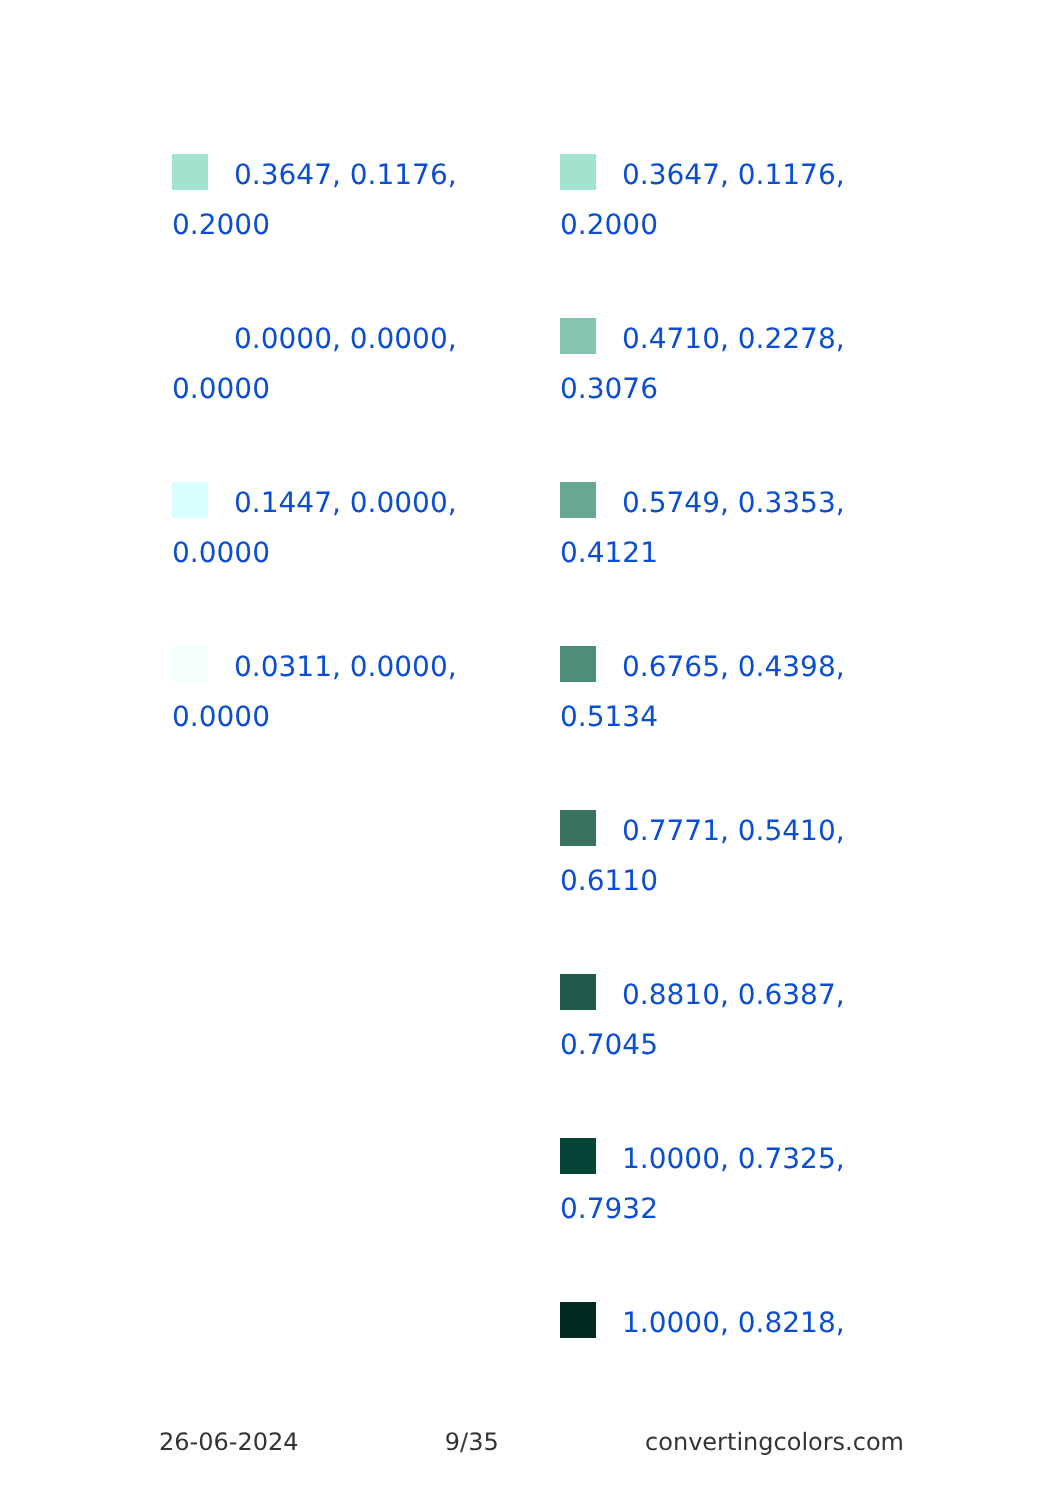0.3647, 0.1176,
0.2000
0.0000, 0.0000,
0.0000
0.1447, 0.0000,
0.0000
0.0311, 0.0000,
0.0000
0.3647, 0.1176,
0.2000
0.4710, 0.2278,
0.3076
0.5749, 0.3353,
0.4121
0.6765, 0.4398,
0.5134
0.7771, 0.5410,
0.6110
0.8810, 0.6387,
0.7045
1.0000, 0.7325,
0.7932
1.0000, 0.8218,
26-06-2024 9/35 convertingcolors.com